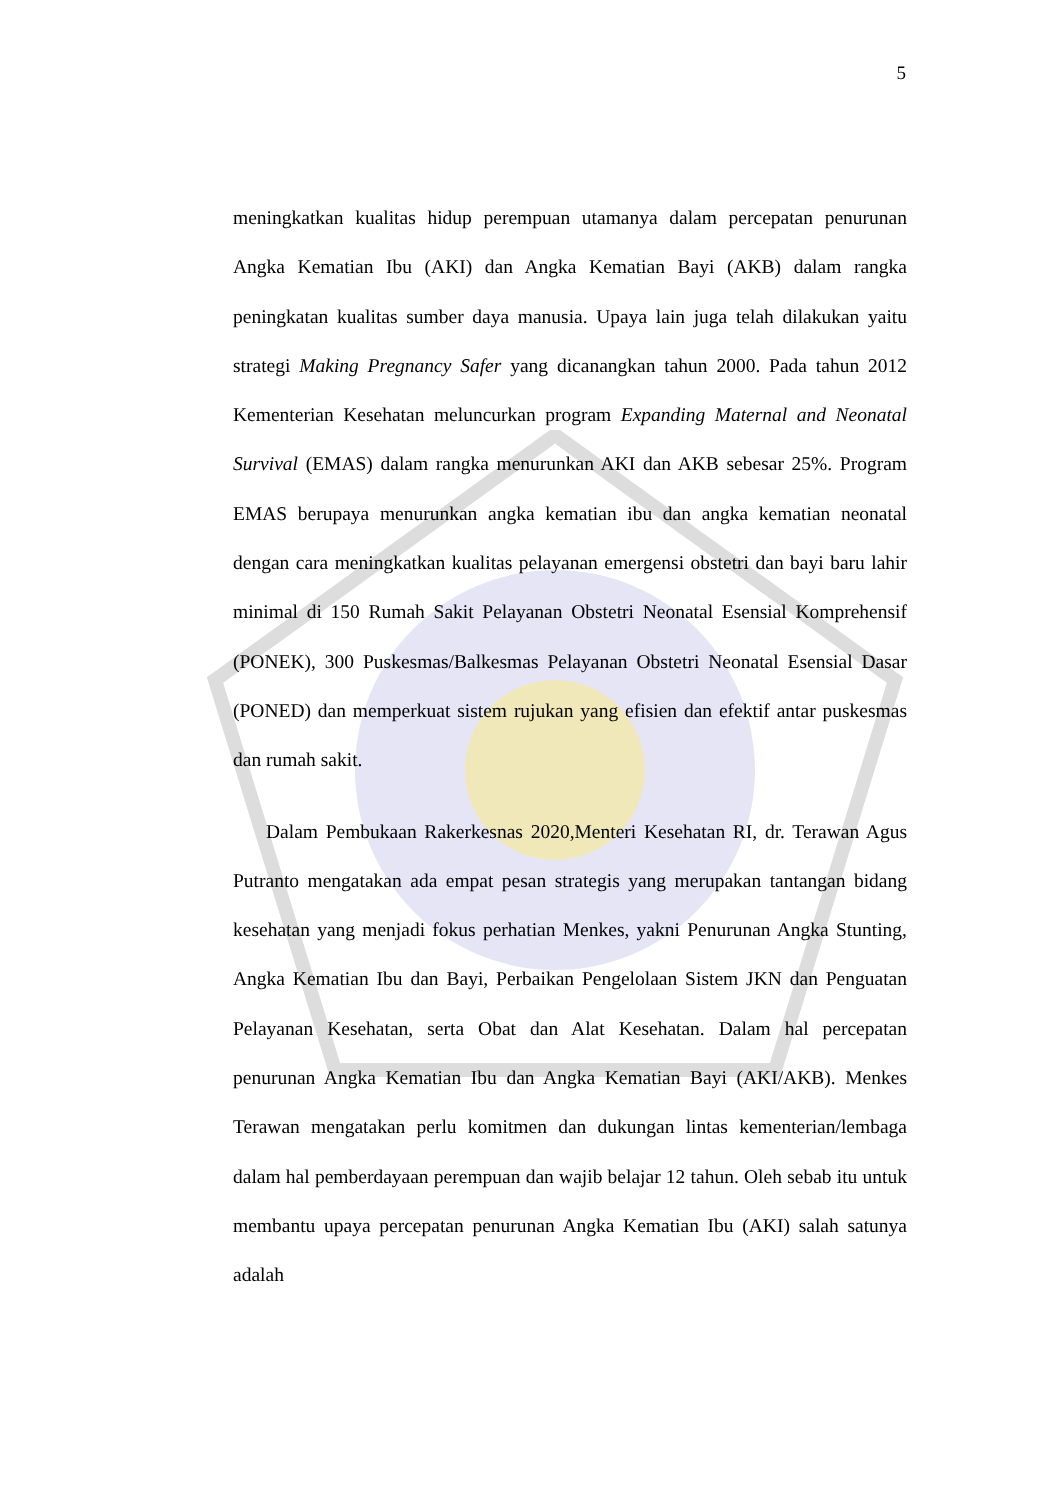5
meningkatkan kualitas hidup perempuan utamanya dalam percepatan penurunan Angka Kematian Ibu (AKI) dan Angka Kematian Bayi (AKB) dalam rangka peningkatan kualitas sumber daya manusia. Upaya lain juga telah dilakukan yaitu strategi Making Pregnancy Safer yang dicanangkan tahun 2000. Pada tahun 2012 Kementerian Kesehatan meluncurkan program Expanding Maternal and Neonatal Survival (EMAS) dalam rangka menurunkan AKI dan AKB sebesar 25%. Program EMAS berupaya menurunkan angka kematian ibu dan angka kematian neonatal dengan cara meningkatkan kualitas pelayanan emergensi obstetri dan bayi baru lahir minimal di 150 Rumah Sakit Pelayanan Obstetri Neonatal Esensial Komprehensif (PONEK), 300 Puskesmas/Balkesmas Pelayanan Obstetri Neonatal Esensial Dasar (PONED) dan memperkuat sistem rujukan yang efisien dan efektif antar puskesmas dan rumah sakit.
Dalam Pembukaan Rakerkesnas 2020,Menteri Kesehatan RI, dr. Terawan Agus Putranto mengatakan ada empat pesan strategis yang merupakan tantangan bidang kesehatan yang menjadi fokus perhatian Menkes, yakni Penurunan Angka Stunting, Angka Kematian Ibu dan Bayi, Perbaikan Pengelolaan Sistem JKN dan Penguatan Pelayanan Kesehatan, serta Obat dan Alat Kesehatan. Dalam hal percepatan penurunan Angka Kematian Ibu dan Angka Kematian Bayi (AKI/AKB). Menkes Terawan mengatakan perlu komitmen dan dukungan lintas kementerian/lembaga dalam hal pemberdayaan perempuan dan wajib belajar 12 tahun. Oleh sebab itu untuk membantu upaya percepatan penurunan Angka Kematian Ibu (AKI) salah satunya adalah